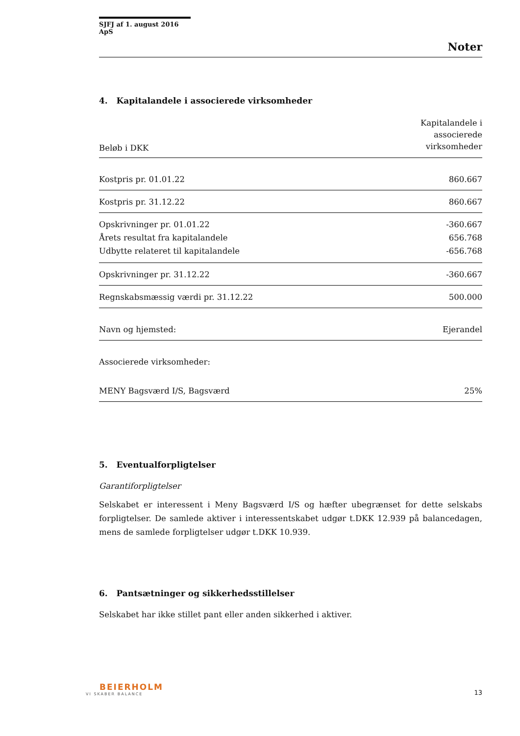SJFJ af 1. august 2016 ApS
Noter
4. Kapitalandele i associerede virksomheder
| Beløb i DKK | Kapitalandele i associerede virksomheder |
| --- | --- |
| Kostpris pr. 01.01.22 | 860.667 |
| Kostpris pr. 31.12.22 | 860.667 |
| Opskrivninger pr. 01.01.22 | -360.667 |
| Årets resultat fra kapitalandele | 656.768 |
| Udbytte relateret til kapitalandele | -656.768 |
| Opskrivninger pr. 31.12.22 | -360.667 |
| Regnskabsmæssig værdi pr. 31.12.22 | 500.000 |
| Navn og hjemsted: | Ejerandel |
| Associerede virksomheder: | |
| MENY Bagsværd I/S, Bagsværd | 25% |
5. Eventualforpligtelser
Garantiforpligtelser
Selskabet er interessent i Meny Bagsværd I/S og hæfter ubegrænset for dette selskabs forpligtelser. De samlede aktiver i interessentskabet udgør t.DKK 12.939 på balancedagen, mens de samlede forpligtelser udgør t.DKK 10.939.
6. Pantsætninger og sikkerhedsstillelser
Selskabet har ikke stillet pant eller anden sikkerhed i aktiver.
BEIERHOLM
VI SKABER BALANCE
13